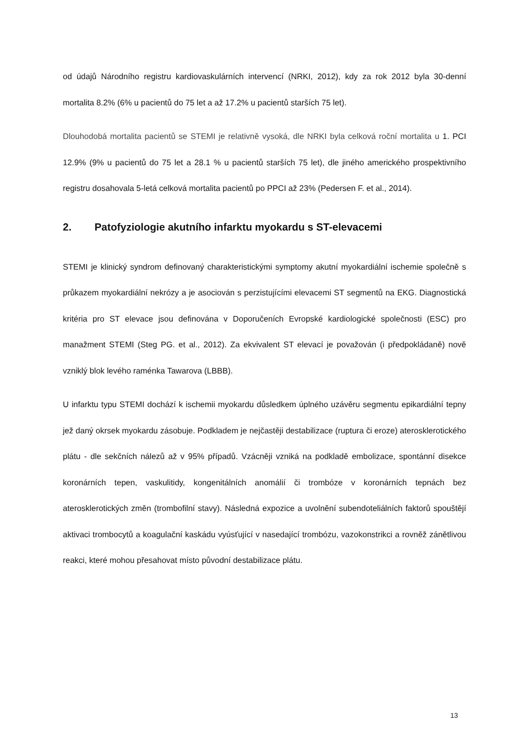od údajů Národního registru kardiovaskulárních intervencí (NRKI, 2012), kdy za rok 2012 byla 30-denní mortalita 8.2% (6% u pacientů do 75 let a až 17.2% u pacientů starších 75 let).
Dlouhodobá mortalita pacientů se STEMI je relativně vysoká, dle NRKI byla celková roční mortalita u 1. PCI 12.9% (9% u pacientů do 75 let a 28.1 % u pacientů starších 75 let), dle jiného amerického prospektivního registru dosahovala 5-letá celková mortalita pacientů po PPCI až 23% (Pedersen F. et al., 2014).
2. Patofyziologie akutního infarktu myokardu s ST-elevacemi
STEMI je klinický syndrom definovaný charakteristickými symptomy akutní myokardiální ischemie společně s průkazem myokardiální nekrózy a je asociován s perzistujícími elevacemi ST segmentů na EKG. Diagnostická kritéria pro ST elevace jsou definována v Doporučeních Evropské kardiologické společnosti (ESC) pro manažment STEMI (Steg PG. et al., 2012). Za ekvivalent ST elevací je považován (i předpokládaně) nově vzniklý blok levého raménka Tawarova (LBBB).
U infarktu typu STEMI dochází k ischemii myokardu důsledkem úplného uzávěru segmentu epikardiální tepny jež daný okrsek myokardu zásobuje. Podkladem je nejčastěji destabilizace (ruptura či eroze) aterosklerotického plátu - dle sekčních nálezů až v 95% případů. Vzácněji vzniká na podkladě embolizace, spontánní disekce koronárních tepen, vaskulitidy, kongenitálních anomálií či trombóze v koronárních tepnách bez aterosklerotických změn (trombofilní stavy). Následná expozice a uvolnění subendoteliálních faktorů spouštějí aktivaci trombocytů a koagulační kaskádu vyúsťující v nasedající trombózu, vazokonstrikci a rovněž zánětlivou reakci, které mohou přesahovat místo původní destabilizace plátu.
13